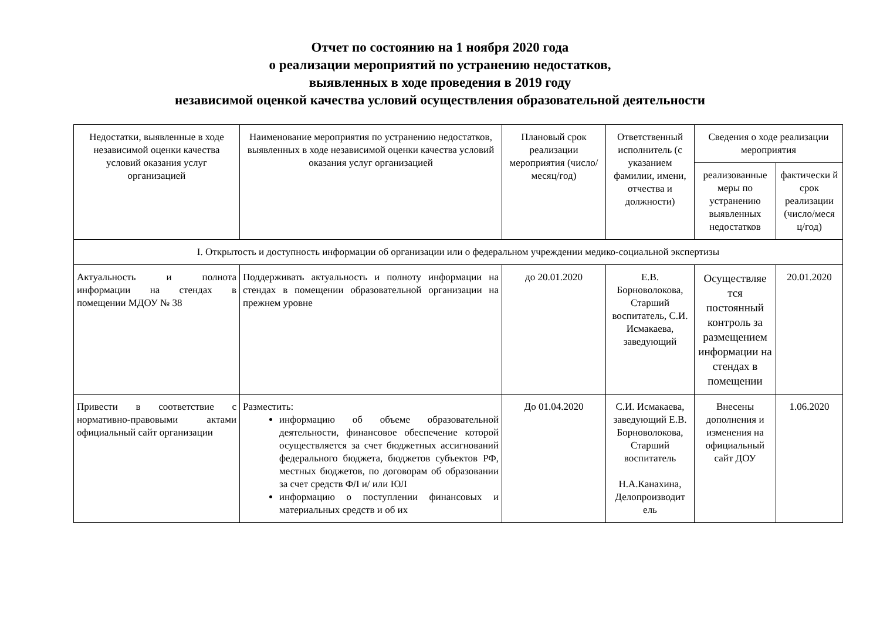Отчет по состоянию на 1 ноября 2020 года
о реализации мероприятий по устранению недостатков,
выявленных в ходе проведения в 2019 году
независимой оценкой качества условий осуществления образовательной деятельности
| Недостатки, выявленные в ходе независимой оценки качества условий оказания услуг организацией | Наименование мероприятия по устранению недостатков, выявленных в ходе независимой оценки качества условий оказания услуг организацией | Плановый срок реализации мероприятия (число/месяц/год) | Ответственный исполнитель (с указанием фамилии, имени, отчества и должности) | Сведения о ходе реализации мероприятия | |
| --- | --- | --- | --- | --- | --- |
| | | | | реализованные меры по устранению выявленных недостатков | фактически й срок реализации (число/меся ц/год) |
| I. Открытость и доступность информации об организации или о федеральном учреждении медико-социальной экспертизы | | | | | |
| Актуальность и полнота информации на стендах в помещении МДОУ № 38 | Поддерживать актуальность и полноту информации на стендах в помещении образовательной организации на прежнем уровне | до 20.01.2020 | Е.В. Борноволокова, Старший воспитатель, С.И. Исмакаева, заведующий | Осуществляе тся постоянный контроль за размещением информации на стендах в помещении | 20.01.2020 |
| Привести в соответствие с нормативно-правовыми актами официальный сайт организации | Разместить: информацию об объеме образовательной деятельности, финансовое обеспечение которой осуществляется за счет бюджетных ассигнований федерального бюджета, бюджетов субъектов РФ, местных бюджетов, по договорам об образовании за счет средств ФЛ и/ или ЮЛ информацию о поступлении финансовых и материальных средств и об их | До 01.04.2020 | С.И. Исмакаева, заведующий Е.В. Борноволокова, Старший воспитатель Н.А.Канахина, Делопроизводит ель | Внесены дополнения и изменения на официальный сайт ДОУ | 1.06.2020 |